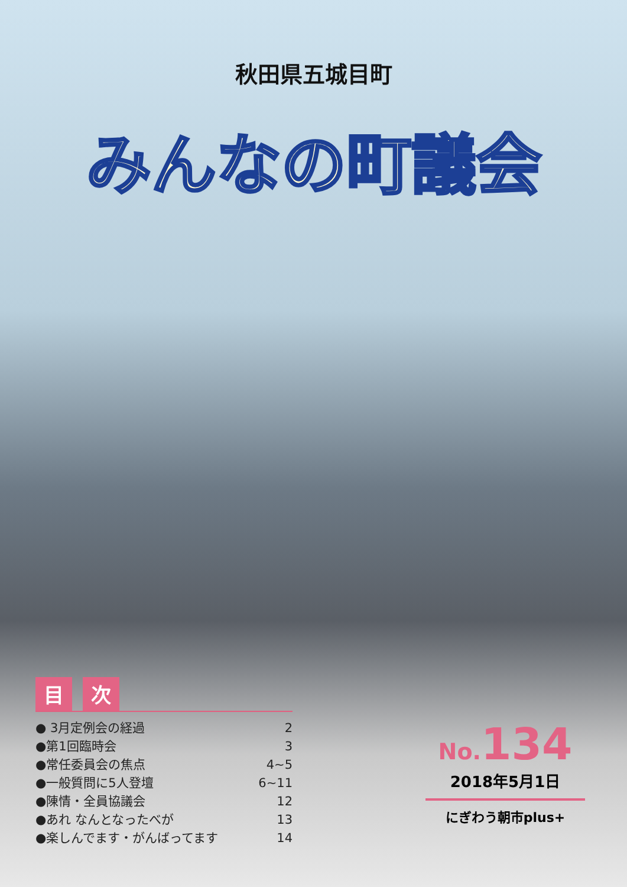秋田県五城目町
みんなの町議会
目次
● 3月定例会の経過 2
●第1回臨時会 3
●常任委員会の焦点 4~5
●一般質問に5人登壇 6~11
●陳情・全員協議会 12
●あれ なんとなったべが 13
●楽しんでます・がんばってます 14
No. 134
2018年5月1日
にぎわう朝市plus+